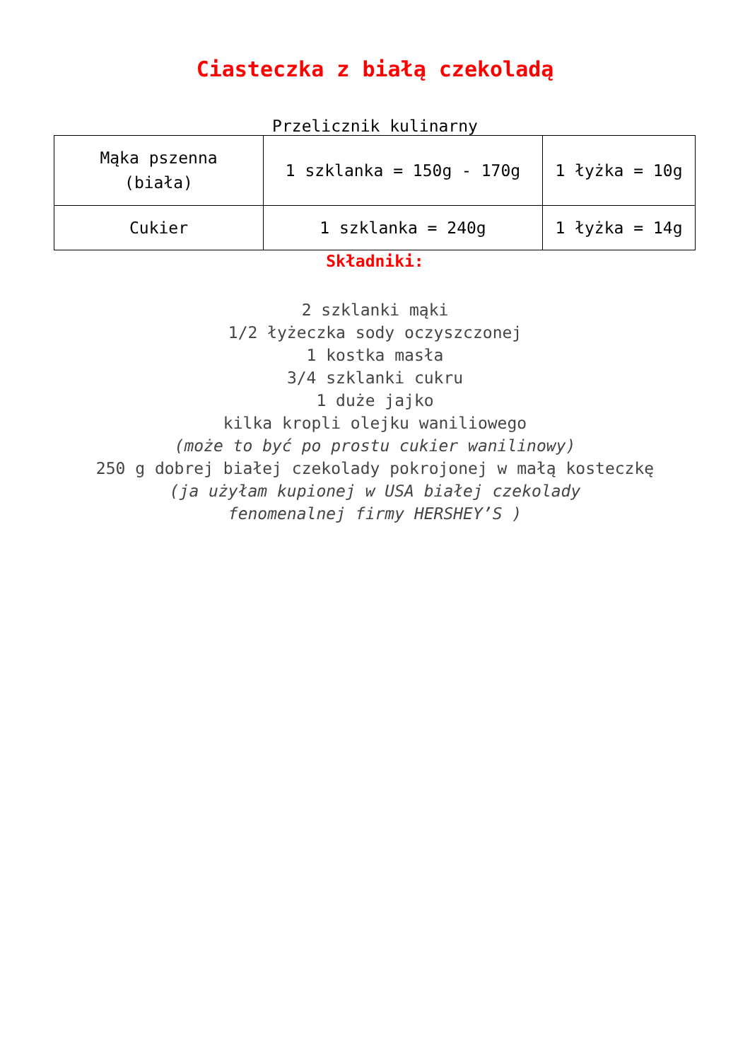Ciasteczka z białą czekoladą
Przelicznik kulinarny
| Mąka pszenna (biała) | 1 szklanka = 150g - 170g | 1 łyżka = 10g |
| Cukier | 1 szklanka = 240g | 1 łyżka = 14g |
Składniki:
2 szklanki mąki
1/2 łyżeczka sody oczyszczonej
1 kostka masła
3/4 szklanki cukru
1 duże jajko
kilka kropli olejku waniliowego
(może to być po prostu cukier wanilinowy)
250 g dobrej białej czekolady pokrojonej w małą kosteczkę
(ja użyłam kupionej w USA białej czekolady
fenomenalnej firmy HERSHEY’S )